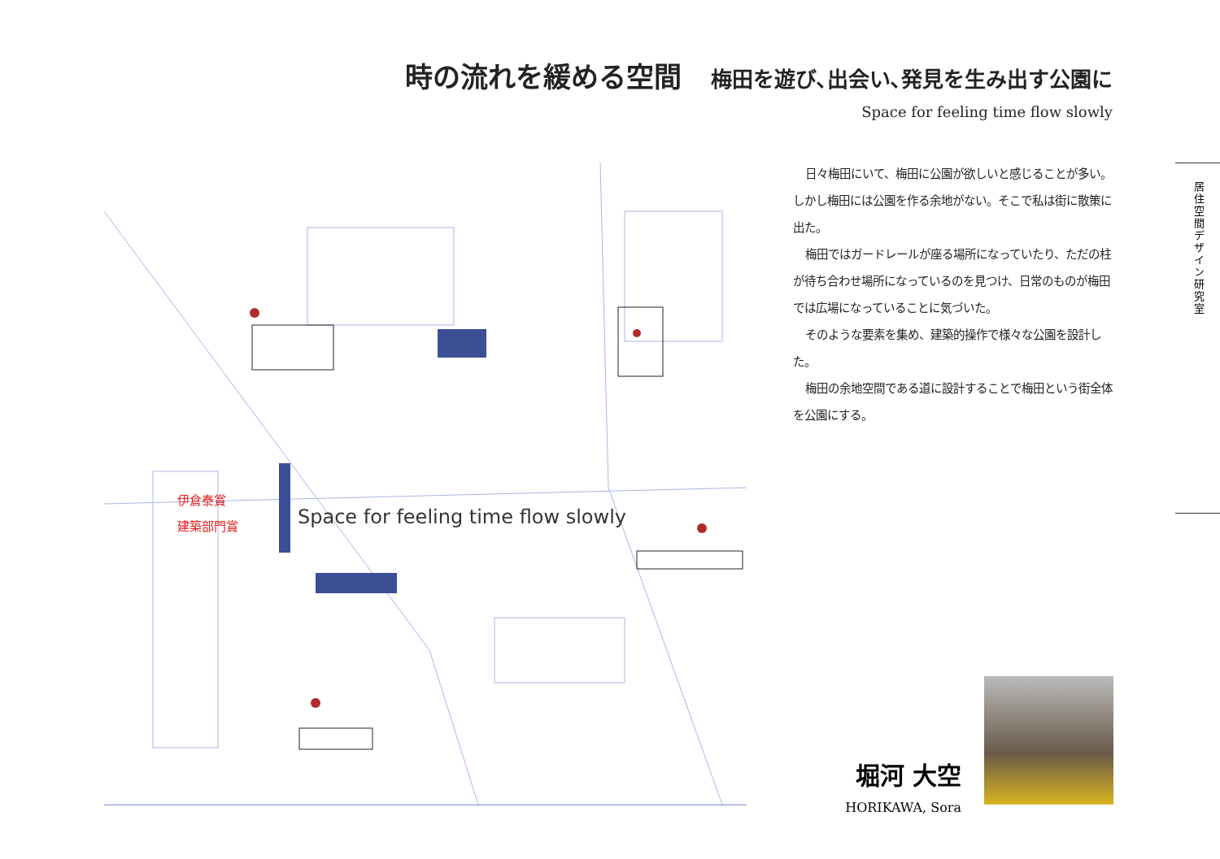時の流れを緩める空間 梅田を遊び､出会い､発見を生み出す公園に
Space for feeling time flow slowly
伊倉泰賞
建築部門賞
Space for feeling time flow slowly
日々梅田にいて、梅田に公園が欲しいと感じることが多い。しかし梅田には公園を作る余地がない。そこで私は街に散策に出た。
梅田ではガードレールが座る場所になっていたり、ただの柱が待ち合わせ場所になっているのを見つけ、日常のものが梅田では広場になっていることに気づいた。
そのような要素を集め、建築的操作で様々な公園を設計した。
梅田の余地空間である道に設計することで梅田という街全体を公園にする。
居住空間デザイン研究室
堀河 大空
HORIKAWA, Sora